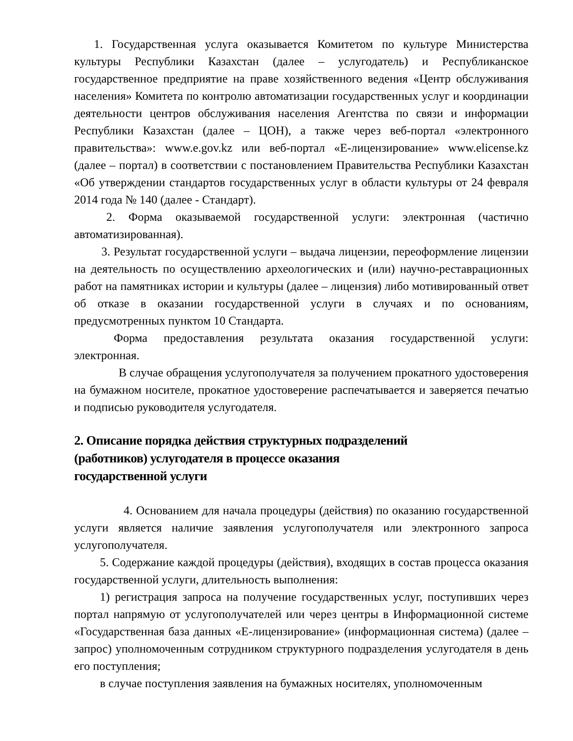1. Государственная услуга оказывается Комитетом по культуре Министерства культуры Республики Казахстан (далее – услугодатель) и Республиканское государственное предприятие на праве хозяйственного ведения «Центр обслуживания населения» Комитета по контролю автоматизации государственных услуг и координации деятельности центров обслуживания населения Агентства по связи и информации Республики Казахстан (далее – ЦОН), а также через веб-портал «электронного правительства»: www.e.gov.kz или веб-портал «Е-лицензирование» www.elicense.kz (далее – портал) в соответствии с постановлением Правительства Республики Казахстан «Об утверждении стандартов государственных услуг в области культуры от 24 февраля 2014 года № 140 (далее - Стандарт).
2. Форма оказываемой государственной услуги: электронная (частично автоматизированная).
3. Результат государственной услуги – выдача лицензии, переоформление лицензии на деятельность по осуществлению археологических и (или) научно-реставрационных работ на памятниках истории и культуры (далее – лицензия) либо мотивированный ответ об отказе в оказании государственной услуги в случаях и по основаниям, предусмотренных пунктом 10 Стандарта.
Форма предоставления результата оказания государственной услуги: электронная.
В случае обращения услугополучателя за получением прокатного удостоверения на бумажном носителе, прокатное удостоверение распечатывается и заверяется печатью и подписью руководителя услугодателя.
2. Описание порядка действия структурных подразделений
(работников) услугодателя в процессе оказания
государственной услуги
4. Основанием для начала процедуры (действия) по оказанию государственной услуги является наличие заявления услугополучателя или электронного запроса услугополучателя.
5. Содержание каждой процедуры (действия), входящих в состав процесса оказания государственной услуги, длительность выполнения:
1) регистрация запроса на получение государственных услуг, поступивших через портал напрямую от услугополучателей или через центры в Информационной системе «Государственная база данных «Е-лицензирование» (информационная система) (далее – запрос) уполномоченным сотрудником структурного подразделения услугодателя в день его поступления;
в случае поступления заявления на бумажных носителях, уполномоченным